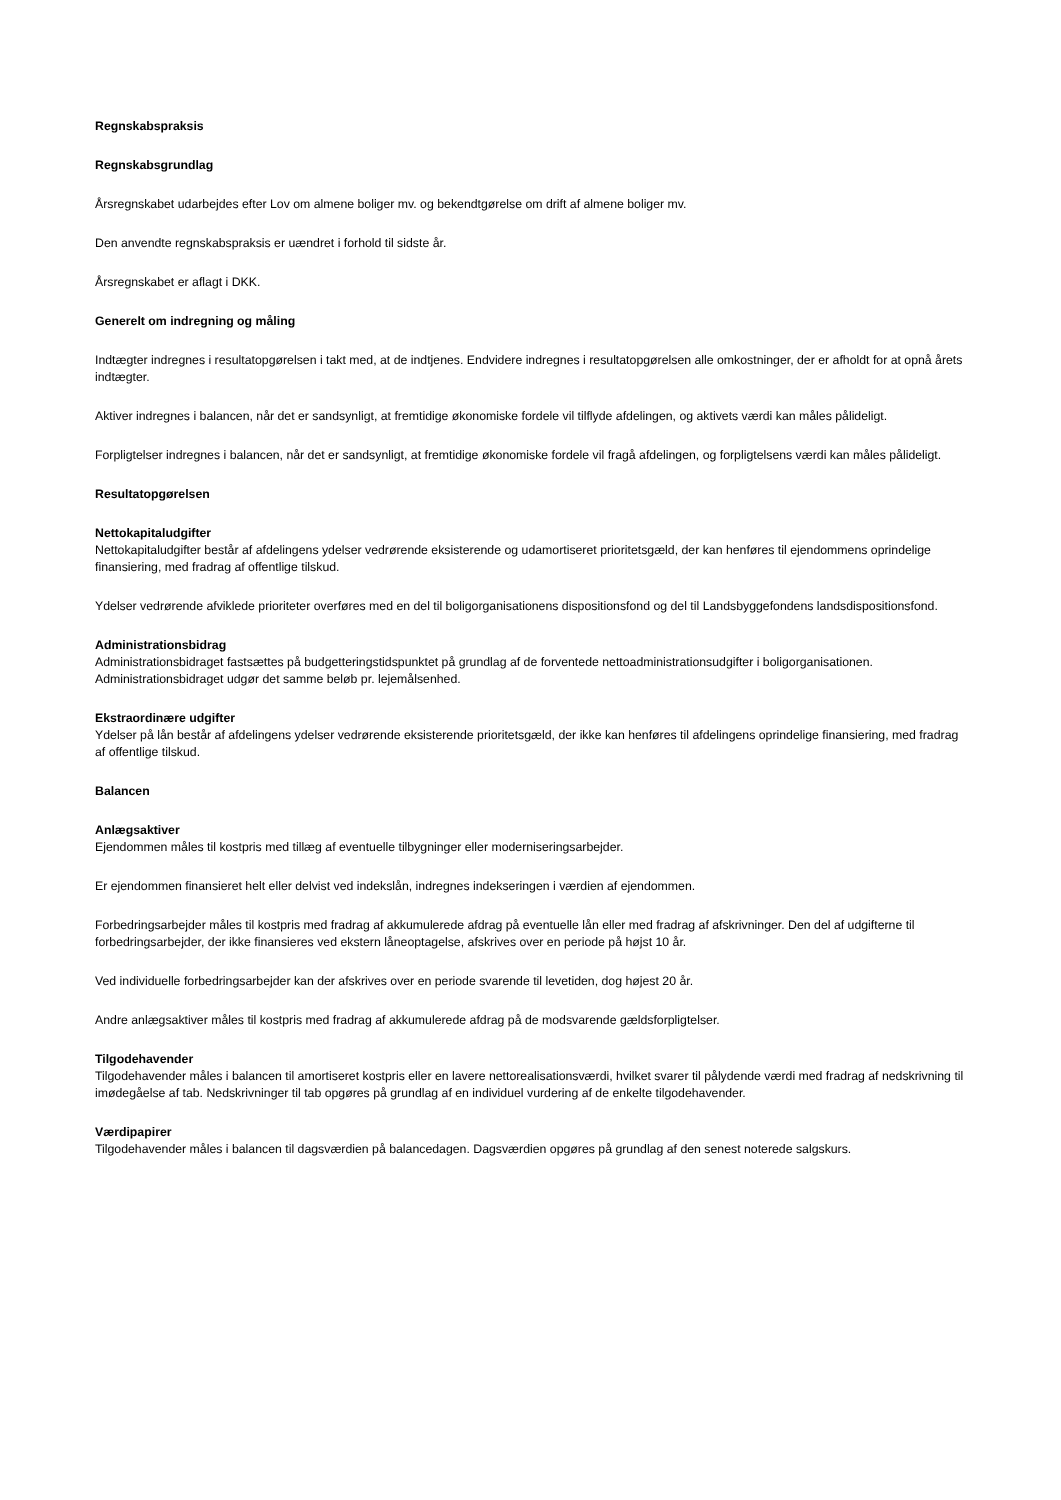Regnskabspraksis
Regnskabsgrundlag
Årsregnskabet udarbejdes efter Lov om almene boliger mv. og bekendtgørelse om drift af almene boliger mv.
Den anvendte regnskabspraksis er uændret i forhold til sidste år.
Årsregnskabet er aflagt i DKK.
Generelt om indregning og måling
Indtægter indregnes i resultatopgørelsen i takt med, at de indtjenes. Endvidere indregnes i resultatopgørelsen alle omkostninger, der er afholdt for at opnå årets indtægter.
Aktiver indregnes i balancen, når det er sandsynligt, at fremtidige økonomiske fordele vil tilflyde afdelingen, og aktivets værdi kan måles pålideligt.
Forpligtelser indregnes i balancen, når det er sandsynligt, at fremtidige økonomiske fordele vil fragå afdelingen, og forpligtelsens værdi kan måles pålideligt.
Resultatopgørelsen
Nettokapitaludgifter
Nettokapitaludgifter består af afdelingens ydelser vedrørende eksisterende og udamortiseret prioritetsgæld, der kan henføres til ejendommens oprindelige finansiering, med fradrag af offentlige tilskud.
Ydelser vedrørende afviklede prioriteter overføres med en del til boligorganisationens dispositionsfond og del til Landsbyggefondens landsdispositionsfond.
Administrationsbidrag
Administrationsbidraget fastsættes på budgetteringstidspunktet på grundlag af de forventede nettoadministrationsudgifter i boligorganisationen. Administrationsbidraget udgør det samme beløb pr. lejemålsenhed.
Ekstraordinære udgifter
Ydelser på lån består af afdelingens ydelser vedrørende eksisterende prioritetsgæld, der ikke kan henføres til afdelingens oprindelige finansiering, med fradrag af offentlige tilskud.
Balancen
Anlægsaktiver
Ejendommen måles til kostpris med tillæg af eventuelle tilbygninger eller moderniseringsarbejder.
Er ejendommen finansieret helt eller delvist ved indekslån, indregnes indekseringen i værdien af ejendommen.
Forbedringsarbejder måles til kostpris med fradrag af akkumulerede afdrag på eventuelle lån eller med fradrag af afskrivninger. Den del af udgifterne til forbedringsarbejder, der ikke finansieres ved ekstern låneoptagelse, afskrives over en periode på højst 10 år.
Ved individuelle forbedringsarbejder kan der afskrives over en periode svarende til levetiden, dog højest 20 år.
Andre anlægsaktiver måles til kostpris med fradrag af akkumulerede afdrag på de modsvarende gældsforpligtelser.
Tilgodehavender
Tilgodehavender måles i balancen til amortiseret kostpris eller en lavere nettorealisationsværdi, hvilket svarer til pålydende værdi med fradrag af nedskrivning til imødegåelse af tab. Nedskrivninger til tab opgøres på grundlag af en individuel vurdering af de enkelte tilgodehavender.
Værdipapirer
Tilgodehavender måles i balancen til dagsværdien på balancedagen. Dagsværdien opgøres på grundlag af den senest noterede salgskurs.